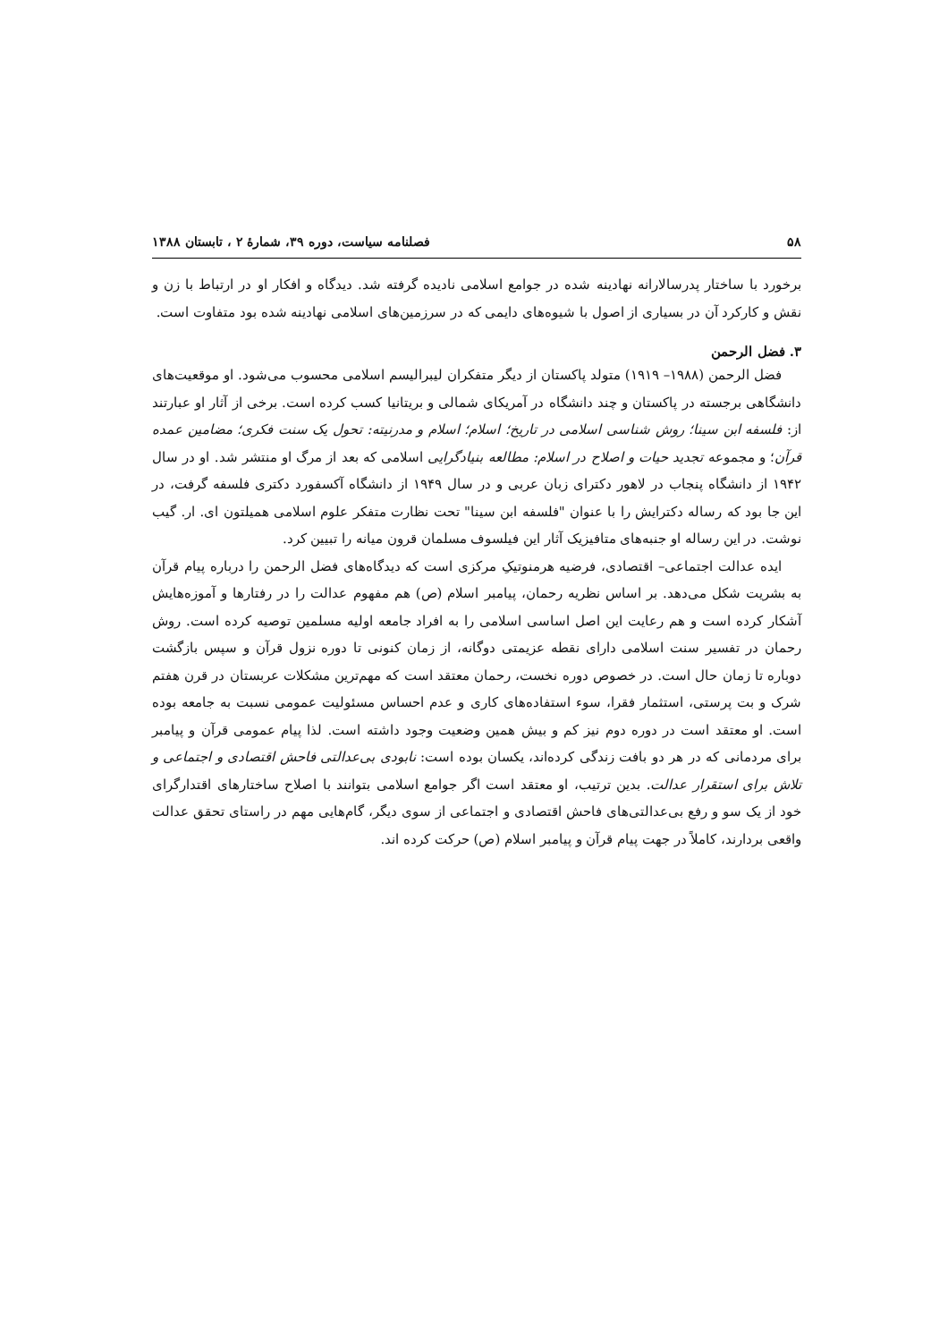۵۸ فصلنامه سیاست، دوره ۳۹، شمارهٔ ۲ ، تابستان ۱۳۸۸
برخورد با ساختار پدرسالارانه نهادینه شده در جوامع اسلامی نادیده گرفته شد. دیدگاه و افکار او در ارتباط با زن و نقش و کارکرد آن در بسیاری از اصول با شیوه‌های دایمی که در سرزمین‌های اسلامی نهادینه شده بود متفاوت است.
۳. فضل الرحمن
فضل الرحمن (۱۹۸۸– ۱۹۱۹) متولد پاکستان از دیگر متفکران لیبرالیسم اسلامی محسوب می‌شود. او موقعیت‌های دانشگاهی برجسته در پاکستان و چند دانشگاه در آمریکای شمالی و بریتانیا کسب کرده است. برخی از آثار او عبارتند از: فلسفه ابن سینا؛ روش شناسی اسلامی در تاریخ؛ اسلام؛ اسلام و مدرنیته: تحول یک سنت فکری؛ مضامین عمده قرآن؛ و مجموعه تجدید حیات و اصلاح در اسلام: مطالعه بنیادگرایی اسلامی که بعد از مرگ او منتشر شد. او در سال ۱۹۴۲ از دانشگاه پنجاب در لاهور دکترای زبان عربی و در سال ۱۹۴۹ از دانشگاه آکسفورد دکتری فلسفه گرفت، در این جا بود که رساله دکترایش را با عنوان "فلسفه ابن سینا" تحت نظارت متفکر علوم اسلامی همیلتون ای. ار. گیب نوشت. در این رساله او جنبه‌های متافیزیک آثار این فیلسوف مسلمان قرون میانه را تبیین کرد.
ایده عدالت اجتماعی– اقتصادی، فرضیه هرمنوتیکِ مرکزی است که دیدگاه‌های فضل الرحمن را درباره پیام قرآن به بشریت شکل می‌دهد. بر اساس نظریه رحمان، پیامبر اسلام (ص) هم مفهوم عدالت را در رفتارها و آموزه‌هایش آشکار کرده است و هم رعایت این اصل اساسی اسلامی را به افراد جامعه اولیه مسلمین توصیه کرده است. روش رحمان در تفسیر سنت اسلامی دارای نقطه عزیمتی دوگانه، از زمان کنونی تا دوره نزول قرآن و سپس بازگشت دوباره تا زمان حال است. در خصوص دوره نخست، رحمان معتقد است که مهم‌ترین مشکلات عربستان در قرن هفتم شرک و بت پرستی، استثمار فقرا، سوء استفاده‌های کاری و عدم احساس مسئولیت عمومی نسبت به جامعه بوده است. او معتقد است در دوره دوم نیز کم و بیش همین وضعیت وجود داشته است. لذا پیام عمومی قرآن و پیامبر برای مردمانی که در هر دو بافت زندگی کرده‌اند، یکسان بوده است: نابودی بی‌عدالتی فاحش اقتصادی و اجتماعی و تلاش برای استقرار عدالت. بدین ترتیب، او معتقد است اگر جوامع اسلامی بتوانند با اصلاح ساختارهای اقتدارگرای خود از یک سو و رفع بی‌عدالتی‌های فاحش اقتصادی و اجتماعی از سوی دیگر، گام‌هایی مهم در راستای تحقق عدالت واقعی بردارند، کاملاً در جهت پیام قرآن و پیامبر اسلام (ص) حرکت کرده اند.